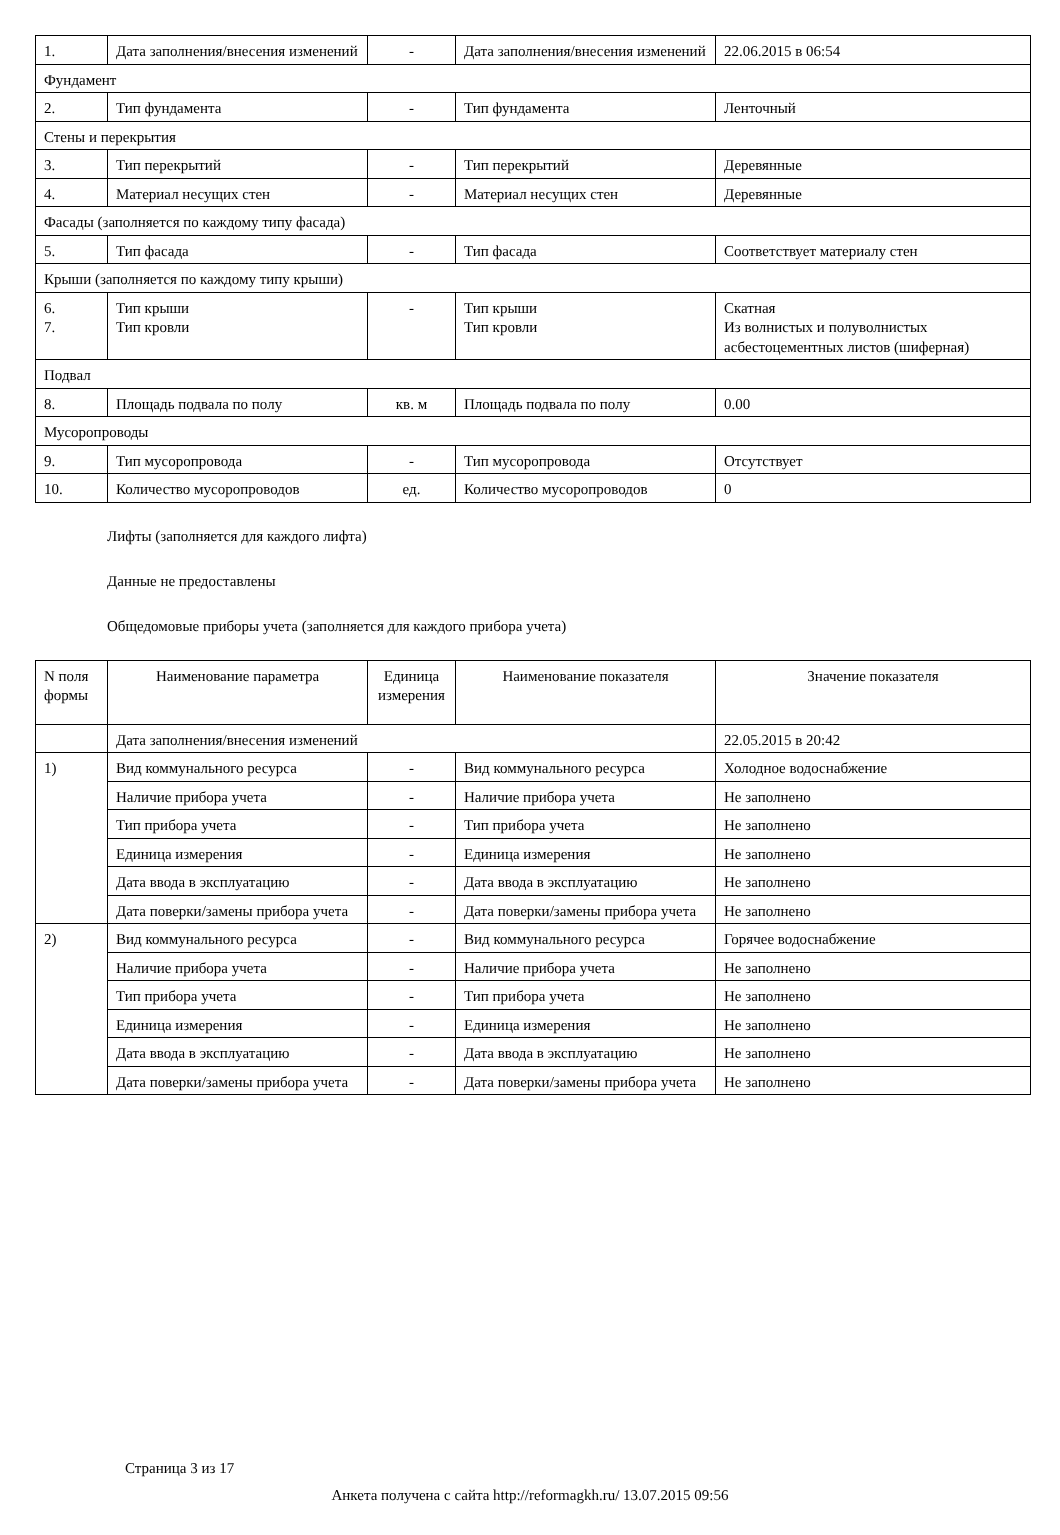| 1. | Дата заполнения/внесения изменений | - | Дата заполнения/внесения изменений | 22.06.2015 в 06:54 |
| Фундамент | | | | |
| 2. | Тип фундамента | - | Тип фундамента | Ленточный |
| Стены и перекрытия | | | | |
| 3. | Тип перекрытий | - | Тип перекрытий | Деревянные |
| 4. | Материал несущих стен | - | Материал несущих стен | Деревянные |
| Фасады (заполняется по каждому типу фасада) | | | | |
| 5. | Тип фасада | - | Тип фасада | Соответствует материалу стен |
| Крыши (заполняется по каждому типу крыши) | | | | |
| 6. 7. | Тип крыши Тип кровли | - | Тип крыши Тип кровли | Скатная Из волнистых и полуволнистых асбестоцементных листов (шиферная) |
| Подвал | | | | |
| 8. | Площадь подвала по полу | кв. м | Площадь подвала по полу | 0.00 |
| Мусоропроводы | | | | |
| 9. | Тип мусоропровода | - | Тип мусоропровода | Отсутствует |
| 10. | Количество мусоропроводов | ед. | Количество мусоропроводов | 0 |
Лифты (заполняется для каждого лифта)
Данные не предоставлены
Общедомовые приборы учета (заполняется для каждого прибора учета)
| N поля формы | Наименование параметра | Единица измерения | Наименование показателя | Значение показателя |
| --- | --- | --- | --- | --- |
| | Дата заполнения/внесения изменений | | | 22.05.2015 в 20:42 |
| 1) | Вид коммунального ресурса | - | Вид коммунального ресурса | Холодное водоснабжение |
| | Наличие прибора учета | - | Наличие прибора учета | Не заполнено |
| | Тип прибора учета | - | Тип прибора учета | Не заполнено |
| | Единица измерения | - | Единица измерения | Не заполнено |
| | Дата ввода в эксплуатацию | - | Дата ввода в эксплуатацию | Не заполнено |
| | Дата поверки/замены прибора учета | - | Дата поверки/замены прибора учета | Не заполнено |
| 2) | Вид коммунального ресурса | - | Вид коммунального ресурса | Горячее водоснабжение |
| | Наличие прибора учета | - | Наличие прибора учета | Не заполнено |
| | Тип прибора учета | - | Тип прибора учета | Не заполнено |
| | Единица измерения | - | Единица измерения | Не заполнено |
| | Дата ввода в эксплуатацию | - | Дата ввода в эксплуатацию | Не заполнено |
| | Дата поверки/замены прибора учета | - | Дата поверки/замены прибора учета | Не заполнено |
Страница 3 из 17
Анкета получена с сайта http://reformagkh.ru/ 13.07.2015 09:56